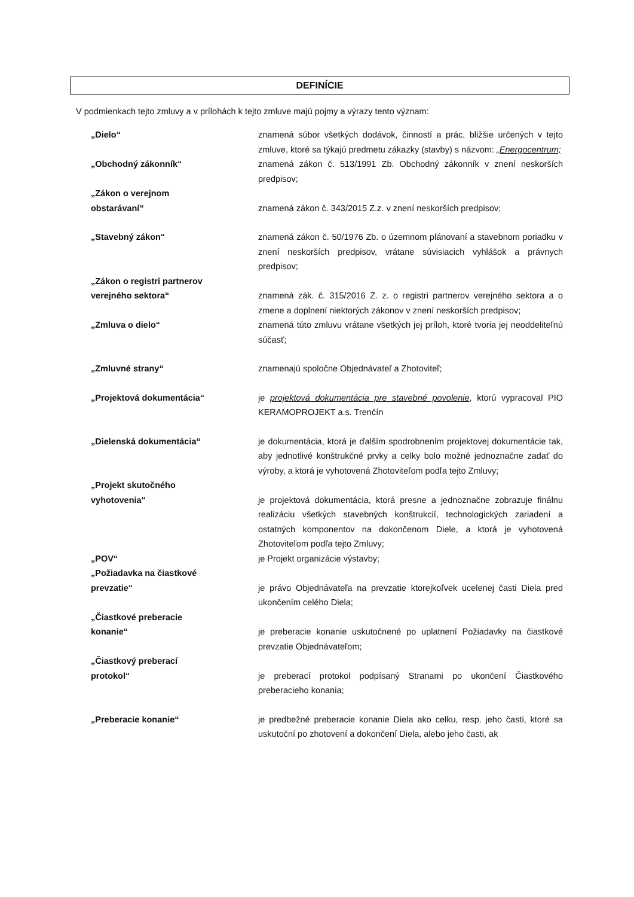DEFINÍCIE
V podmienkach tejto zmluvy a v prílohách k tejto zmluve majú pojmy a výrazy tento význam:
„Dielo“ znamená súbor všetkých dodávok, činností a prác, bližšie určených v tejto zmluve, ktoré sa týkajú predmetu zákazky (stavby) s názvom: „Energocentrum;
„Obchodný zákonník“ znamená zákon č. 513/1991 Zb. Obchodný zákonník v znení neskorších predpisov;
„Zákon o verejnom
obstarávaní“
znamená zákon č. 343/2015 Z.z. v znení neskorších predpisov;
„Stavebný zákon“ znamená zákon č. 50/1976 Zb. o územnom plánovaní a stavebnom poriadku v znení neskorších predpisov, vrátane súvisiacich vyhlášok a právnych predpisov;
„Zákon o registri partnerov
verejného sektora“
znamená zák. č. 315/2016 Z. z. o registri partnerov verejného sektora a o zmene a doplnení niektorých zákonov v znení neskorších predpisov;
„Zmluva o dielo“ znamená túto zmluvu vrátane všetkých jej príloh, ktoré tvoria jej neoddeliteľnú súčasť;
„Zmluvné strany“ znamenajú spoločne Objednávateľ a Zhotoviteľ;
„Projektová dokumentácia“ je projektová dokumentácia pre stavebné povolenie, ktorú vypracoval PIO KERAMOPROJEKT a.s. Trenčín
„Dielenská dokumentácia“ je dokumentácia, ktorá je ďalším spodrobnením projektovej dokumentácie tak, aby jednotlivé konštrukčné prvky a celky bolo možné jednoznačne zadať do výroby, a ktorá je vyhotovená Zhotoviteľom podľa tejto Zmluvy;
„Projekt skutočného
vyhotovenia“
je projektová dokumentácia, ktorá presne a jednoznačne zobrazuje finálnu realizáciu všetkých stavebných konštrukcií, technologických zariadení a ostatných komponentov na dokončenom Diele, a ktorá je vyhotovená Zhotoviteľom podľa tejto Zmluvy;
„POV“ je Projekt organizácie výstavby;
„Požiadavka na čiastkové
prevzatie“
je právo Objednávateľa na prevzatie ktorejkoľvek ucelenej časti Diela pred ukončením celého Diela;
„Čiastkové preberacie
konanie“
je preberacie konanie uskutočnené po uplatnení Požiadavky na čiastkové prevzatie Objednávateľom;
„Čiastkový preberací
protokol“
je preberací protokol podpísaný Stranami po ukončení Čiastkového preberacieho konania;
„Preberacie konanie“ je predbežné preberacie konanie Diela ako celku, resp. jeho časti, ktoré sa uskutoční po zhotovení a dokončení Diela, alebo jeho časti, ak